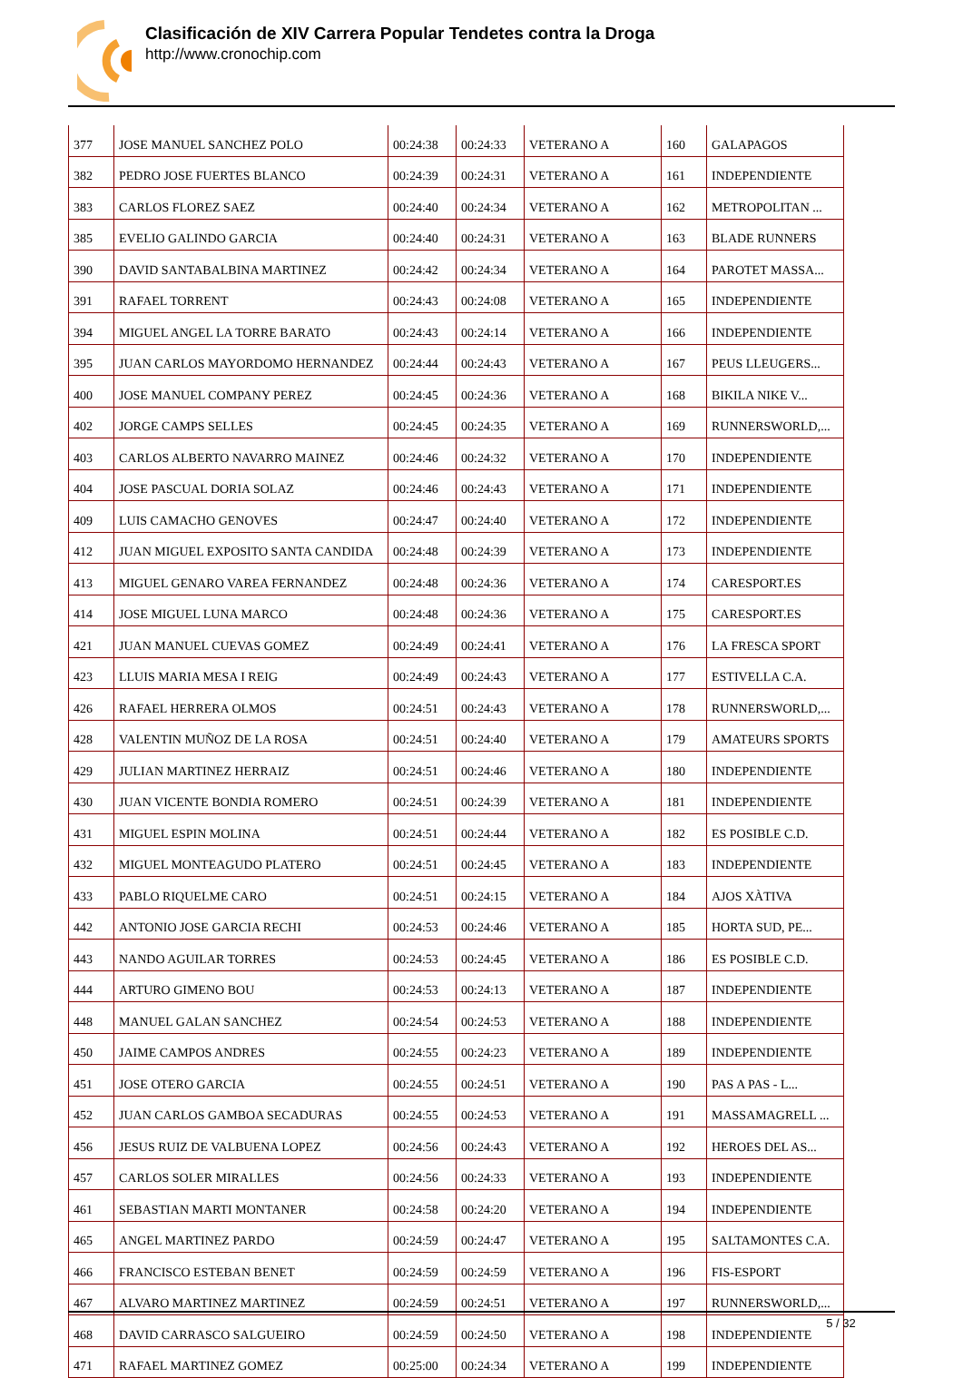Clasificación de XIV Carrera Popular Tendetes contra la Droga
http://www.cronochip.com
| 377 | JOSE MANUEL SANCHEZ POLO | 00:24:38 | 00:24:33 | VETERANO A | 160 | GALAPAGOS |
| 382 | PEDRO JOSE FUERTES BLANCO | 00:24:39 | 00:24:31 | VETERANO A | 161 | INDEPENDIENTE |
| 383 | CARLOS FLOREZ SAEZ | 00:24:40 | 00:24:34 | VETERANO A | 162 | METROPOLITAN ... |
| 385 | EVELIO GALINDO GARCIA | 00:24:40 | 00:24:31 | VETERANO A | 163 | BLADE RUNNERS |
| 390 | DAVID SANTABALBINA MARTINEZ | 00:24:42 | 00:24:34 | VETERANO A | 164 | PAROTET MASSA... |
| 391 | RAFAEL TORRENT | 00:24:43 | 00:24:08 | VETERANO A | 165 | INDEPENDIENTE |
| 394 | MIGUEL ANGEL LA TORRE BARATO | 00:24:43 | 00:24:14 | VETERANO A | 166 | INDEPENDIENTE |
| 395 | JUAN CARLOS MAYORDOMO HERNANDEZ | 00:24:44 | 00:24:43 | VETERANO A | 167 | PEUS LLEUGERS... |
| 400 | JOSE MANUEL COMPANY PEREZ | 00:24:45 | 00:24:36 | VETERANO A | 168 | BIKILA NIKE V... |
| 402 | JORGE CAMPS SELLES | 00:24:45 | 00:24:35 | VETERANO A | 169 | RUNNERSWORLD,... |
| 403 | CARLOS ALBERTO NAVARRO MAINEZ | 00:24:46 | 00:24:32 | VETERANO A | 170 | INDEPENDIENTE |
| 404 | JOSE PASCUAL DORIA SOLAZ | 00:24:46 | 00:24:43 | VETERANO A | 171 | INDEPENDIENTE |
| 409 | LUIS CAMACHO GENOVES | 00:24:47 | 00:24:40 | VETERANO A | 172 | INDEPENDIENTE |
| 412 | JUAN MIGUEL EXPOSITO SANTA CANDIDA | 00:24:48 | 00:24:39 | VETERANO A | 173 | INDEPENDIENTE |
| 413 | MIGUEL GENARO VAREA FERNANDEZ | 00:24:48 | 00:24:36 | VETERANO A | 174 | CARESPORT.ES |
| 414 | JOSE MIGUEL LUNA MARCO | 00:24:48 | 00:24:36 | VETERANO A | 175 | CARESPORT.ES |
| 421 | JUAN MANUEL CUEVAS GOMEZ | 00:24:49 | 00:24:41 | VETERANO A | 176 | LA FRESCA SPORT |
| 423 | LLUIS MARIA MESA I REIG | 00:24:49 | 00:24:43 | VETERANO A | 177 | ESTIVELLA C.A. |
| 426 | RAFAEL HERRERA OLMOS | 00:24:51 | 00:24:43 | VETERANO A | 178 | RUNNERSWORLD,... |
| 428 | VALENTIN MUÑOZ DE LA ROSA | 00:24:51 | 00:24:40 | VETERANO A | 179 | AMATEURS SPORTS |
| 429 | JULIAN MARTINEZ HERRAIZ | 00:24:51 | 00:24:46 | VETERANO A | 180 | INDEPENDIENTE |
| 430 | JUAN VICENTE BONDIA ROMERO | 00:24:51 | 00:24:39 | VETERANO A | 181 | INDEPENDIENTE |
| 431 | MIGUEL ESPIN MOLINA | 00:24:51 | 00:24:44 | VETERANO A | 182 | ES POSIBLE C.D. |
| 432 | MIGUEL MONTEAGUDO PLATERO | 00:24:51 | 00:24:45 | VETERANO A | 183 | INDEPENDIENTE |
| 433 | PABLO RIQUELME CARO | 00:24:51 | 00:24:15 | VETERANO A | 184 | AJOS XÀTIVA |
| 442 | ANTONIO JOSE GARCIA RECHI | 00:24:53 | 00:24:46 | VETERANO A | 185 | HORTA SUD, PE... |
| 443 | NANDO AGUILAR TORRES | 00:24:53 | 00:24:45 | VETERANO A | 186 | ES POSIBLE C.D. |
| 444 | ARTURO GIMENO BOU | 00:24:53 | 00:24:13 | VETERANO A | 187 | INDEPENDIENTE |
| 448 | MANUEL GALAN SANCHEZ | 00:24:54 | 00:24:53 | VETERANO A | 188 | INDEPENDIENTE |
| 450 | JAIME CAMPOS ANDRES | 00:24:55 | 00:24:23 | VETERANO A | 189 | INDEPENDIENTE |
| 451 | JOSE OTERO GARCIA | 00:24:55 | 00:24:51 | VETERANO A | 190 | PAS A PAS - L... |
| 452 | JUAN CARLOS GAMBOA SECADURAS | 00:24:55 | 00:24:53 | VETERANO A | 191 | MASSAMAGRELL ... |
| 456 | JESUS RUIZ DE VALBUENA LOPEZ | 00:24:56 | 00:24:43 | VETERANO A | 192 | HEROES DEL AS... |
| 457 | CARLOS SOLER MIRALLES | 00:24:56 | 00:24:33 | VETERANO A | 193 | INDEPENDIENTE |
| 461 | SEBASTIAN MARTI MONTANER | 00:24:58 | 00:24:20 | VETERANO A | 194 | INDEPENDIENTE |
| 465 | ANGEL MARTINEZ PARDO | 00:24:59 | 00:24:47 | VETERANO A | 195 | SALTAMONTES C.A. |
| 466 | FRANCISCO ESTEBAN BENET | 00:24:59 | 00:24:59 | VETERANO A | 196 | FIS-ESPORT |
| 467 | ALVARO MARTINEZ MARTINEZ | 00:24:59 | 00:24:51 | VETERANO A | 197 | RUNNERSWORLD,... |
| 468 | DAVID CARRASCO SALGUEIRO | 00:24:59 | 00:24:50 | VETERANO A | 198 | INDEPENDIENTE |
| 471 | RAFAEL MARTINEZ GOMEZ | 00:25:00 | 00:24:34 | VETERANO A | 199 | INDEPENDIENTE |
5 / 32